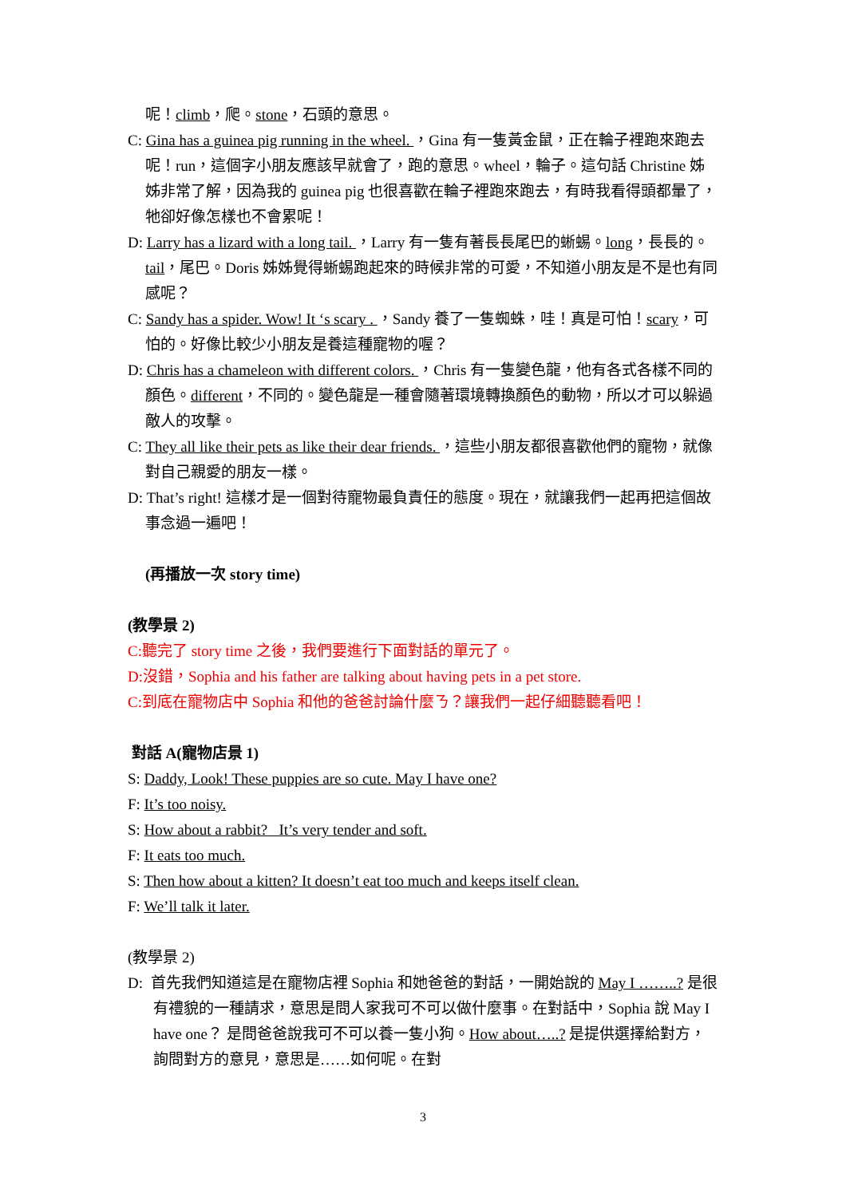呢！climb，爬。stone，石頭的意思。
C: Gina has a guinea pig running in the wheel. ，Gina 有一隻黃金鼠，正在輪子裡跑來跑去呢！run，這個字小朋友應該早就會了，跑的意思。wheel，輪子。這句話 Christine 姊姊非常了解，因為我的 guinea pig 也很喜歡在輪子裡跑來跑去，有時我看得頭都暈了，牠卻好像怎樣也不會累呢！
D: Larry has a lizard with a long tail. ，Larry 有一隻有著長長尾巴的蜥蜴。long，長長的。tail，尾巴。Doris 姊姊覺得蜥蜴跑起來的時候非常的可愛，不知道小朋友是不是也有同感呢？
C: Sandy has a spider. Wow! It ‘s scary . ，Sandy 養了一隻蜘蛛，哇！真是可怕！scary，可怕的。好像比較少小朋友是養這種寵物的喔？
D: Chris has a chameleon with different colors. ，Chris 有一隻變色龍，他有各式各樣不同的顏色。different，不同的。變色龍是一種會隨著環境轉換顏色的動物，所以才可以躲過敵人的攻擊。
C: They all like their pets as like their dear friends. ，這些小朋友都很喜歡他們的寵物，就像對自己親愛的朋友一樣。
D: That’s right! 這樣才是一個對待寵物最負責任的態度。現在，就讓我們一起再把這個故事念過一遍吧！
(再播放一次 story time)
(教學景 2)
C:聽完了 story time 之後，我們要進行下面對話的單元了。
D:沒錯，Sophia and his father are talking about having pets in a pet store.
C:到底在寵物店中 Sophia 和他的爸爸討論什麼ㄋ？讓我們一起仔細聽聽看吧！
對話 A(寵物店景 1)
S: Daddy, Look! These puppies are so cute. May I have one?
F: It’s too noisy.
S: How about a rabbit? It’s very tender and soft.
F: It eats too much.
S: Then how about a kitten? It doesn’t eat too much and keeps itself clean.
F: We’ll talk it later.
(教學景 2)
D: 首先我們知道這是在寵物店裡 Sophia 和她爸爸的對話，一開始說的 May I ……..? 是很有禮貌的一種請求，意思是問人家我可不可以做什麼事。在對話中，Sophia 說 May I have one？ 是問爸爸說我可不可以養一隻小狗。How about…..? 是提供選擇給對方，詢問對方的意見，意思是……如何呢。在對
3